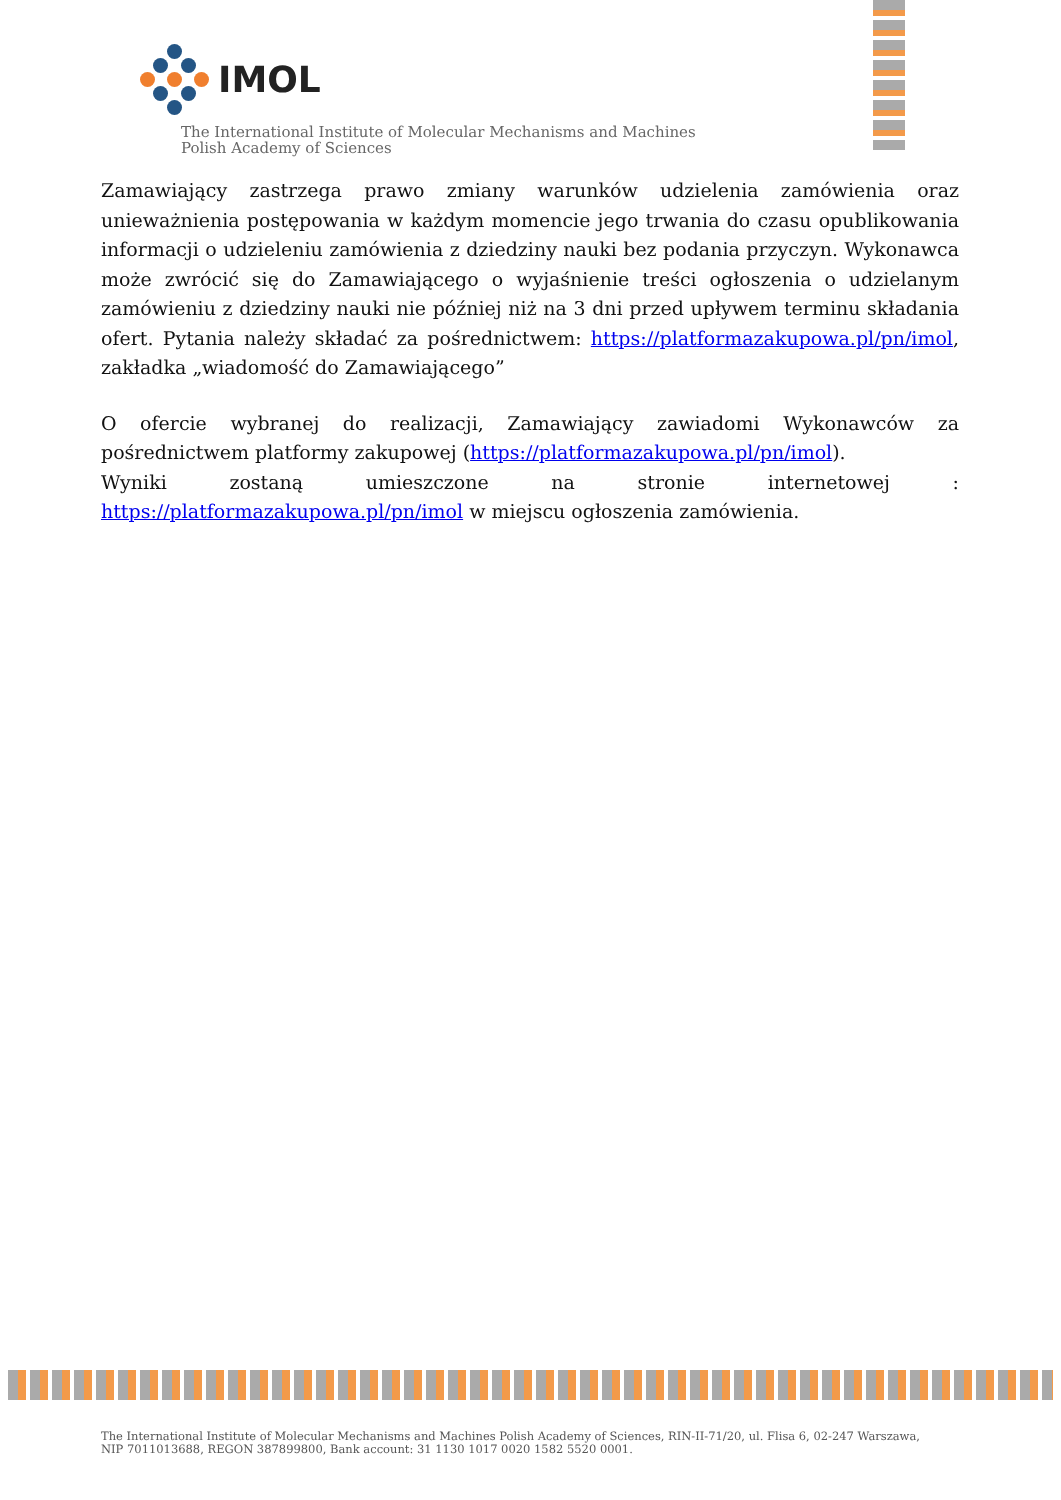IMOL
The International Institute of Molecular Mechanisms and Machines
Polish Academy of Sciences
Zamawiający zastrzega prawo zmiany warunków udzielenia zamówienia oraz unieważnienia postępowania w każdym momencie jego trwania do czasu opublikowania informacji o udzieleniu zamówienia z dziedziny nauki bez podania przyczyn. Wykonawca może zwrócić się do Zamawiającego o wyjaśnienie treści ogłoszenia o udzielanym zamówieniu z dziedziny nauki nie później niż na 3 dni przed upływem terminu składania ofert. Pytania należy składać za pośrednictwem: https://platformazakupowa.pl/pn/imol, zakładka „wiadomość do Zamawiającego”
O ofercie wybranej do realizacji, Zamawiający zawiadomi Wykonawców za pośrednictwem platformy zakupowej (https://platformazakupowa.pl/pn/imol).
Wyniki zostaną umieszczone na stronie internetowej : https://platformazakupowa.pl/pn/imol w miejscu ogłoszenia zamówienia.
The International Institute of Molecular Mechanisms and Machines Polish Academy of Sciences, RIN-II-71/20, ul. Flisa 6, 02-247 Warszawa,
NIP 7011013688, REGON 387899800, Bank account: 31 1130 1017 0020 1582 5520 0001.